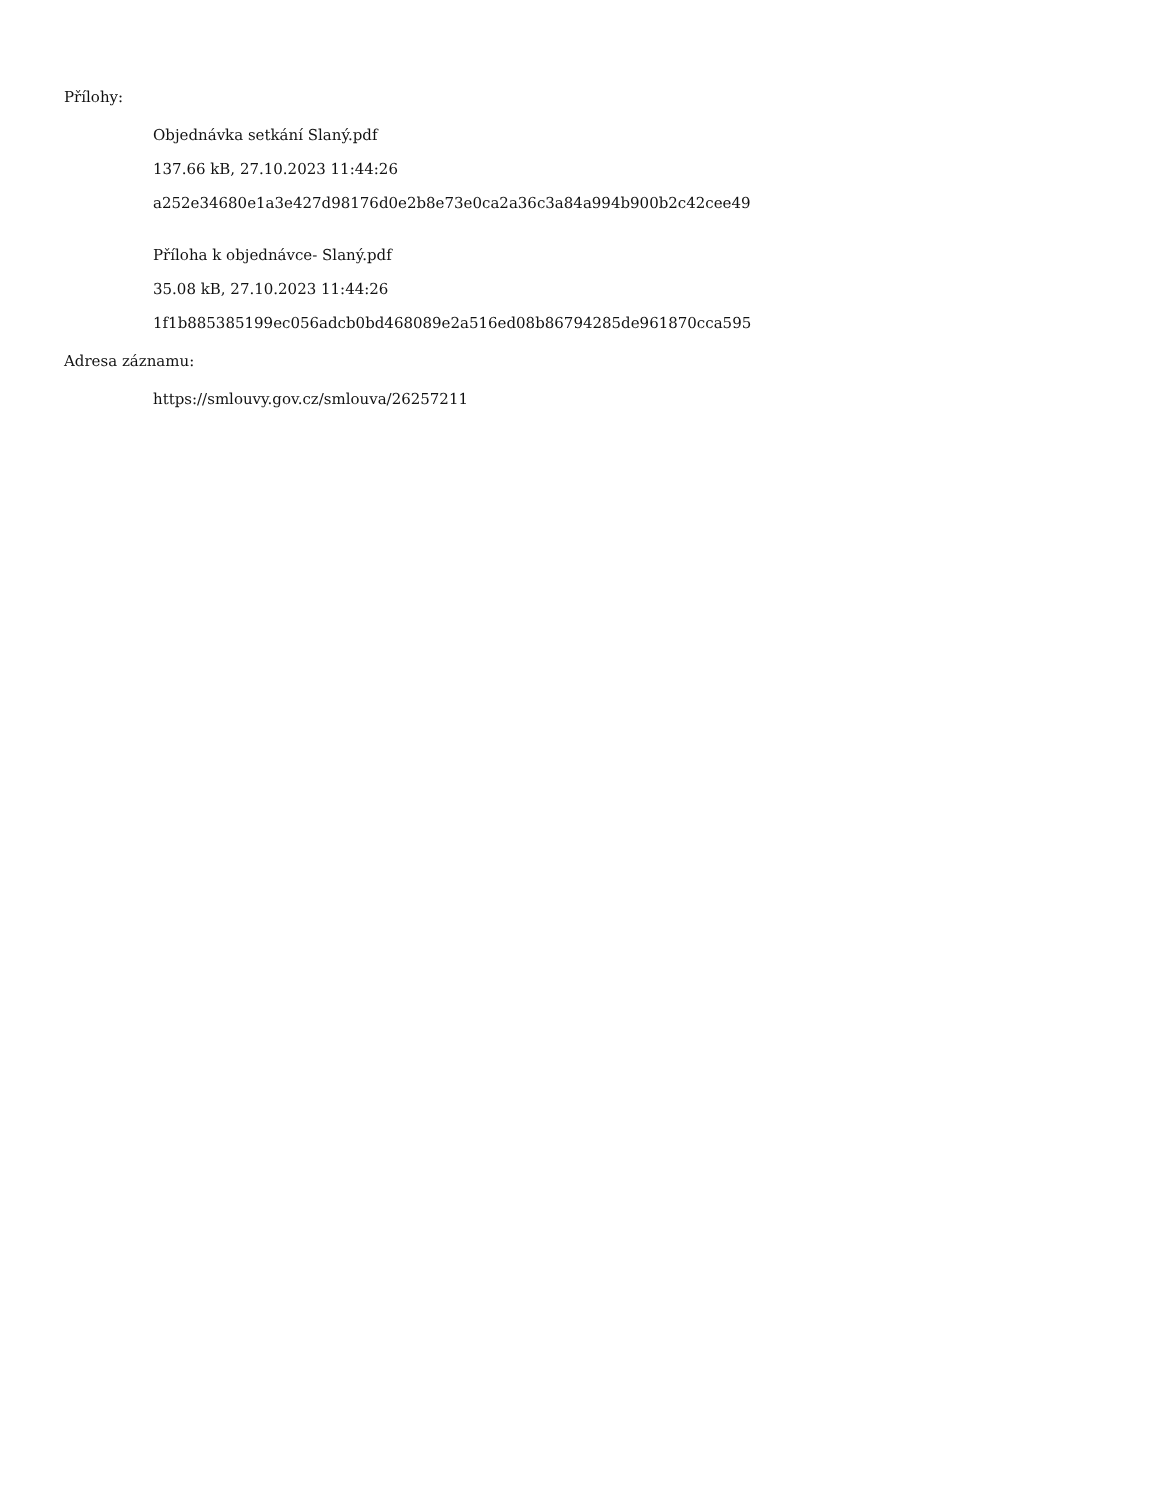Přílohy:
Objednávka setkání Slaný.pdf
137.66 kB, 27.10.2023 11:44:26
a252e34680e1a3e427d98176d0e2b8e73e0ca2a36c3a84a994b900b2c42cee49
Příloha k objednávce- Slaný.pdf
35.08 kB, 27.10.2023 11:44:26
1f1b885385199ec056adcb0bd468089e2a516ed08b86794285de961870cca595
Adresa záznamu:
https://smlouvy.gov.cz/smlouva/26257211